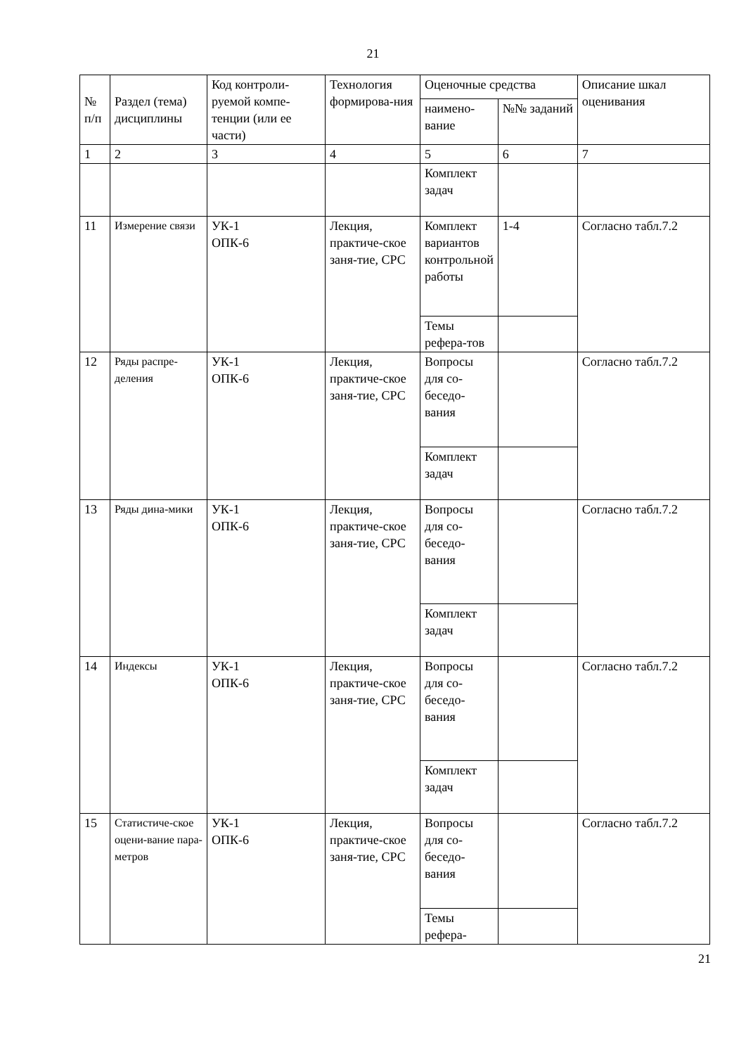21
| № п/п | Раздел (тема) дисциплины | Код контроли-руемой компе-тенции (или ее части) | Технология формирова-ния | Оценочные средства | | Описание шкал оценивания |
| --- | --- | --- | --- | --- | --- | --- |
| | | | | наимено-вание | №№ заданий | |
| 1 | 2 | 3 | 4 | 5 | 6 | 7 |
| | | | | Комплект задач | | |
| 11 | Измерение связи | УК-1 ОПК-6 | Лекция, практиче-ское заня-тие, СРС | Комплект вариантов контрольной работы | 1-4 | Согласно табл.7.2 |
| | | | | Темы рефера-тов | | |
| 12 | Ряды распре-деления | УК-1 ОПК-6 | Лекция, практиче-ское заня-тие, СРС | Вопросы для со-беседо-вания | | Согласно табл.7.2 |
| | | | | Комплект задач | | |
| 13 | Ряды дина-мики | УК-1 ОПК-6 | Лекция, практиче-ское заня-тие, СРС | Вопросы для со-беседо-вания | | Согласно табл.7.2 |
| | | | | Комплект задач | | |
| 14 | Индексы | УК-1 ОПК-6 | Лекция, практиче-ское заня-тие, СРС | Вопросы для со-беседо-вания | | Согласно табл.7.2 |
| | | | | Комплект задач | | |
| 15 | Статистиче-ское оцени-вание пара-метров | УК-1 ОПК-6 | Лекция, практиче-ское заня-тие, СРС | Вопросы для со-беседо-вания | | Согласно табл.7.2 |
| | | | | Темы рефера- | | |
21